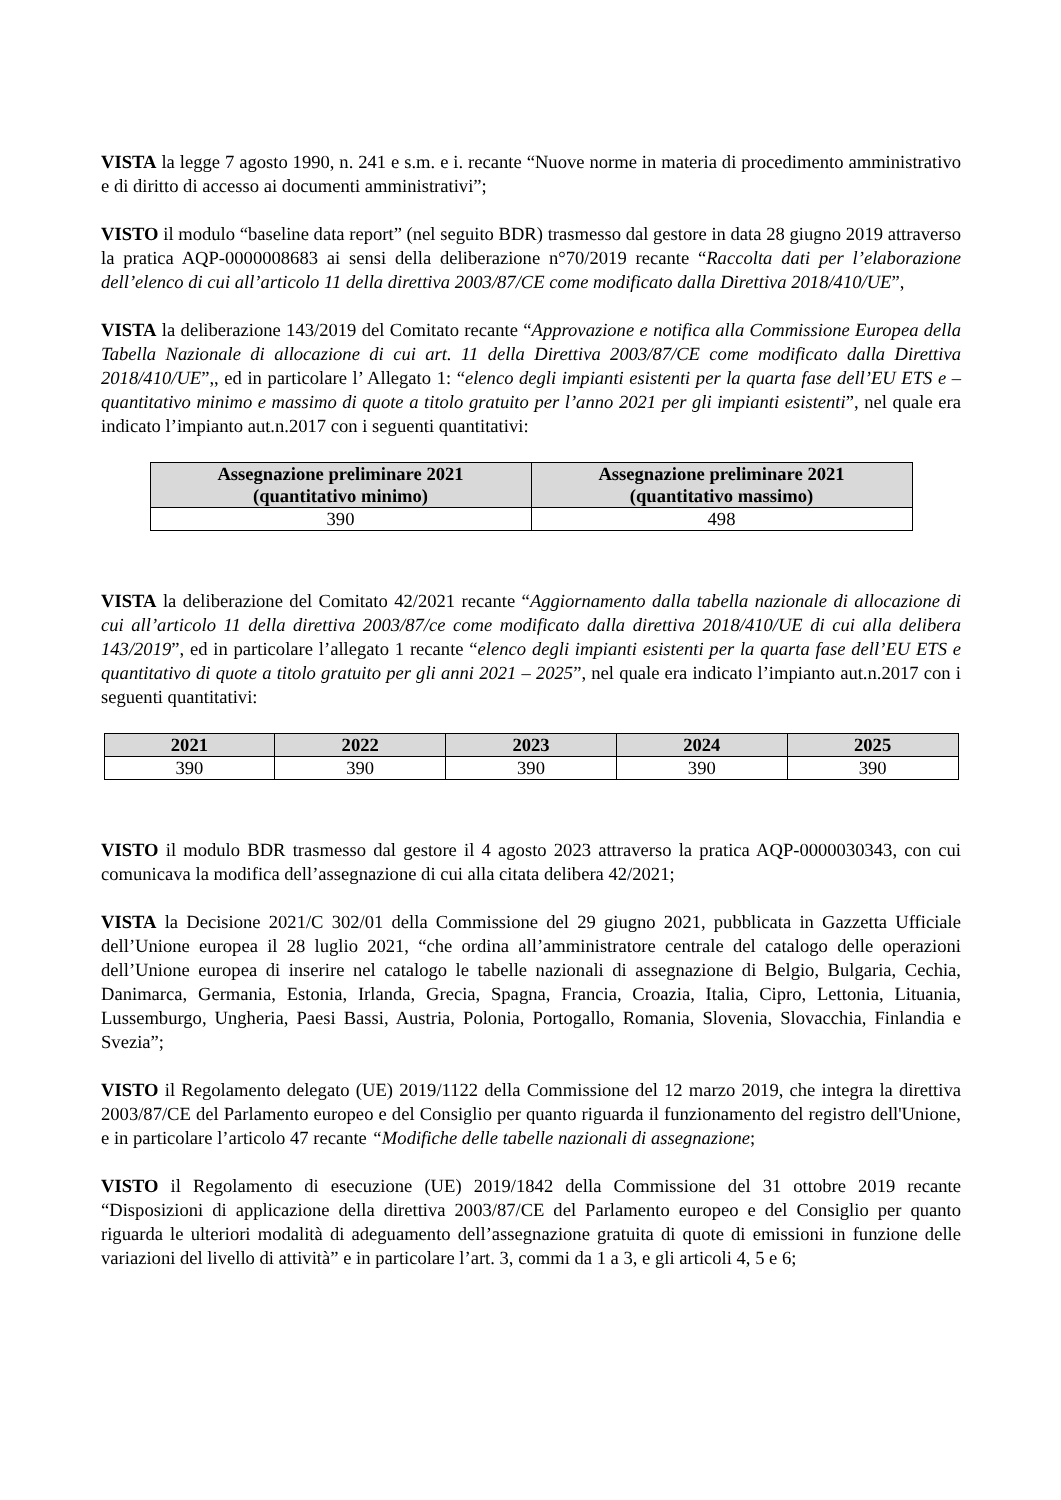VISTA la legge 7 agosto 1990, n. 241 e s.m. e i. recante “Nuove norme in materia di procedimento amministrativo e di diritto di accesso ai documenti amministrativi”;
VISTO il modulo “baseline data report” (nel seguito BDR) trasmesso dal gestore in data 28 giugno 2019 attraverso la pratica AQP-0000008683 ai sensi della deliberazione n°70/2019 recante “Raccolta dati per l’elaborazione dell’elenco di cui all’articolo 11 della direttiva 2003/87/CE come modificato dalla Direttiva 2018/410/UE”,
VISTA la deliberazione 143/2019 del Comitato recante “Approvazione e notifica alla Commissione Europea della Tabella Nazionale di allocazione di cui art. 11 della Direttiva 2003/87/CE come modificato dalla Direttiva 2018/410/UE”,, ed in particolare l’ Allegato 1: “elenco degli impianti esistenti per la quarta fase dell’EU ETS e – quantitativo minimo e massimo di quote a titolo gratuito per l’anno 2021 per gli impianti esistenti”, nel quale era indicato l’impianto aut.n.2017 con i seguenti quantitativi:
| Assegnazione preliminare 2021 (quantitativo minimo) | Assegnazione preliminare 2021 (quantitativo massimo) |
| --- | --- |
| 390 | 498 |
VISTA la deliberazione del Comitato 42/2021 recante “Aggiornamento dalla tabella nazionale di allocazione di cui all’articolo 11 della direttiva 2003/87/ce come modificato dalla direttiva 2018/410/UE di cui alla delibera 143/2019”, ed in particolare l’allegato 1 recante “elenco degli impianti esistenti per la quarta fase dell’EU ETS e quantitativo di quote a titolo gratuito per gli anni 2021 – 2025”, nel quale era indicato l’impianto aut.n.2017 con i seguenti quantitativi:
| 2021 | 2022 | 2023 | 2024 | 2025 |
| --- | --- | --- | --- | --- |
| 390 | 390 | 390 | 390 | 390 |
VISTO il modulo BDR trasmesso dal gestore il 4 agosto 2023 attraverso la pratica AQP-0000030343, con cui comunicava la modifica dell’assegnazione di cui alla citata delibera 42/2021;
VISTA la Decisione 2021/C 302/01 della Commissione del 29 giugno 2021, pubblicata in Gazzetta Ufficiale dell’Unione europea il 28 luglio 2021, “che ordina all’amministratore centrale del catalogo delle operazioni dell’Unione europea di inserire nel catalogo le tabelle nazionali di assegnazione di Belgio, Bulgaria, Cechia, Danimarca, Germania, Estonia, Irlanda, Grecia, Spagna, Francia, Croazia, Italia, Cipro, Lettonia, Lituania, Lussemburgo, Ungheria, Paesi Bassi, Austria, Polonia, Portogallo, Romania, Slovenia, Slovacchia, Finlandia e Svezia”;
VISTO il Regolamento delegato (UE) 2019/1122 della Commissione del 12 marzo 2019, che integra la direttiva 2003/87/CE del Parlamento europeo e del Consiglio per quanto riguarda il funzionamento del registro dell'Unione, e in particolare l’articolo 47 recante “Modifiche delle tabelle nazionali di assegnazione;
VISTO il Regolamento di esecuzione (UE) 2019/1842 della Commissione del 31 ottobre 2019 recante “Disposizioni di applicazione della direttiva 2003/87/CE del Parlamento europeo e del Consiglio per quanto riguarda le ulteriori modalità di adeguamento dell’assegnazione gratuita di quote di emissioni in funzione delle variazioni del livello di attività” e in particolare l’art. 3, commi da 1 a 3, e gli articoli 4, 5 e 6;